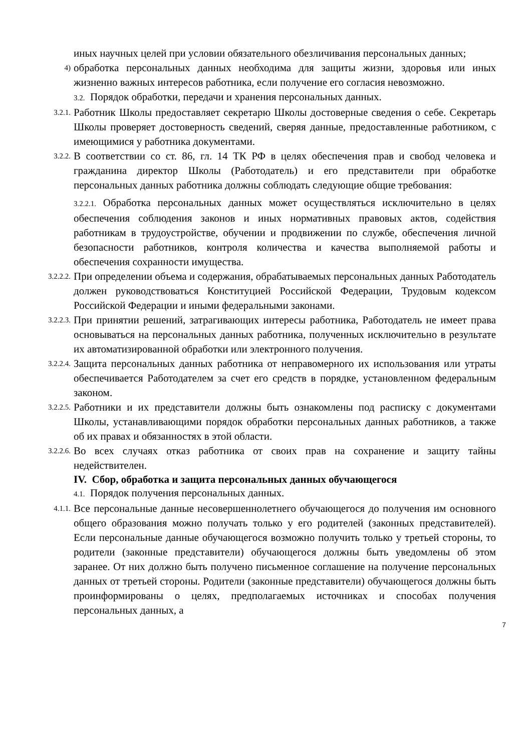иных научных целей при условии обязательного обезличивания персональных данных;
4)
обработка персональных данных необходима для защиты жизни, здоровья или иных жизненно важных интересов работника, если получение его согласия невозможно.
3.2. Порядок обработки, передачи и хранения персональных данных.
3.2.1.
Работник Школы предоставляет секретарю Школы достоверные сведения о себе. Секретарь Школы проверяет достоверность сведений, сверяя данные, предоставленные работником, с имеющимися у работника документами.
3.2.2.
В соответствии со ст. 86, гл. 14 ТК РФ в целях обеспечения прав и свобод человека и гражданина директор Школы (Работодатель) и его представители при обработке персональных данных работника должны соблюдать следующие общие требования:
3.2.2.1. Обработка персональных данных может осуществляться исключительно в целях обеспечения соблюдения законов и иных нормативных правовых актов, содействия работникам в трудоустройстве, обучении и продвижении по службе, обеспечения личной безопасности работников, контроля количества и качества выполняемой работы и обеспечения сохранности имущества.
3.2.2.2.
При определении объема и содержания, обрабатываемых персональных данных Работодатель должен руководствоваться Конституцией Российской Федерации, Трудовым кодексом Российской Федерации и иными федеральными законами.
3.2.2.3.
При принятии решений, затрагивающих интересы работника, Работодатель не имеет права основываться на персональных данных работника, полученных исключительно в результате их автоматизированной обработки или электронного получения.
3.2.2.4.
Защита персональных данных работника от неправомерного их использования или утраты обеспечивается Работодателем за счет его средств в порядке, установленном федеральным законом.
3.2.2.5.
Работники и их представители должны быть ознакомлены под расписку с документами Школы, устанавливающими порядок обработки персональных данных работников, а также об их правах и обязанностях в этой области.
3.2.2.6.
Во всех случаях отказ работника от своих прав на сохранение и защиту тайны недействителен.
IV. Сбор, обработка и защита персональных данных обучающегося
4.1. Порядок получения персональных данных.
4.1.1.
Все персональные данные несовершеннолетнего обучающегося до получения им основного общего образования можно получать только у его родителей (законных представителей). Если персональные данные обучающегося возможно получить только у третьей стороны, то родители (законные представители) обучающегося должны быть уведомлены об этом заранее. От них должно быть получено письменное соглашение на получение персональных данных от третьей стороны. Родители (законные представители) обучающегося должны быть проинформированы о целях, предполагаемых источниках и способах получения персональных данных, а
7